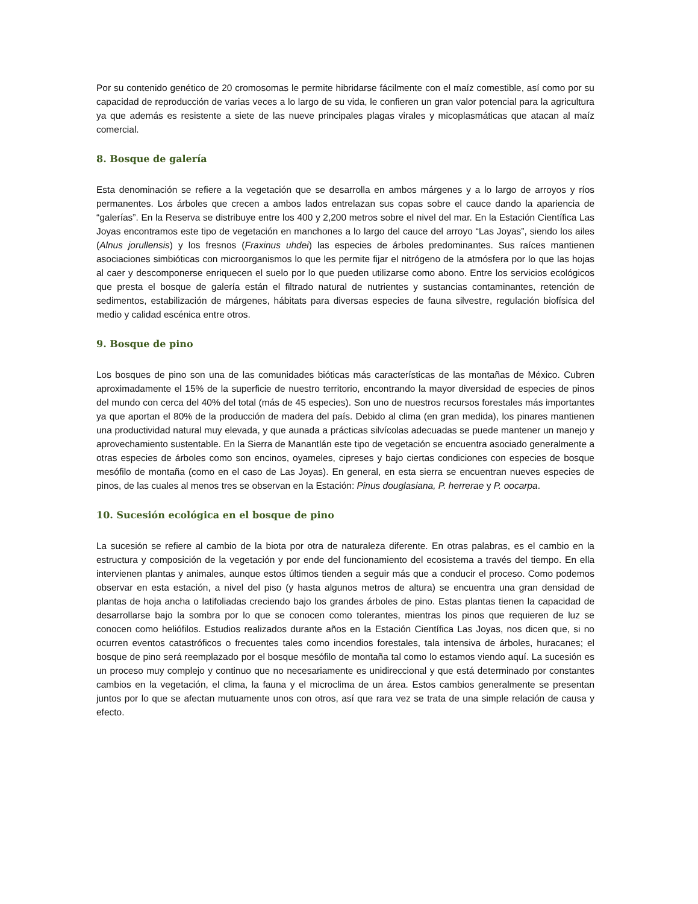Por su contenido genético de 20 cromosomas le permite hibridarse fácilmente con el maíz comestible, así como por su capacidad de reproducción de varias veces a lo largo de su vida, le confieren un gran valor potencial para la agricultura ya que además es resistente a siete de las nueve principales plagas virales y micoplasmáticas que atacan al maíz comercial.
8. Bosque de galería
Esta denominación se refiere a la vegetación que se desarrolla en ambos márgenes y a lo largo de arroyos y ríos permanentes. Los árboles que crecen a ambos lados entrelazan sus copas sobre el cauce dando la apariencia de “galerías”. En la Reserva se distribuye entre los 400 y 2,200 metros sobre el nivel del mar. En la Estación Científica Las Joyas encontramos este tipo de vegetación en manchones a lo largo del cauce del arroyo “Las Joyas”, siendo los ailes (Alnus jorullensis) y los fresnos (Fraxinus uhdei) las especies de árboles predominantes. Sus raíces mantienen asociaciones simbióticas con microorganismos lo que les permite fijar el nitrógeno de la atmósfera por lo que las hojas al caer y descomponerse enriquecen el suelo por lo que pueden utilizarse como abono. Entre los servicios ecológicos que presta el bosque de galería están el filtrado natural de nutrientes y sustancias contaminantes, retención de sedimentos, estabilización de márgenes, hábitats para diversas especies de fauna silvestre, regulación biofísica del medio y calidad escénica entre otros.
9. Bosque de pino
Los bosques de pino son una de las comunidades bióticas más características de las montañas de México. Cubren aproximadamente el 15% de la superficie de nuestro territorio, encontrando la mayor diversidad de especies de pinos del mundo con cerca del 40% del total (más de 45 especies). Son uno de nuestros recursos forestales más importantes ya que aportan el 80% de la producción de madera del país. Debido al clima (en gran medida), los pinares mantienen una productividad natural muy elevada, y que aunada a prácticas silvícolas adecuadas se puede mantener un manejo y aprovechamiento sustentable. En la Sierra de Manantlán este tipo de vegetación se encuentra asociado generalmente a otras especies de árboles como son encinos, oyameles, cipreses y bajo ciertas condiciones con especies de bosque mesófilo de montaña (como en el caso de Las Joyas). En general, en esta sierra se encuentran nueves especies de pinos, de las cuales al menos tres se observan en la Estación: Pinus douglasiana, P. herrerae y P. oocarpa.
10. Sucesión ecológica en el bosque de pino
La sucesión se refiere al cambio de la biota por otra de naturaleza diferente. En otras palabras, es el cambio en la estructura y composición de la vegetación y por ende del funcionamiento del ecosistema a través del tiempo. En ella intervienen plantas y animales, aunque estos últimos tienden a seguir más que a conducir el proceso. Como podemos observar en esta estación, a nivel del piso (y hasta algunos metros de altura) se encuentra una gran densidad de plantas de hoja ancha o latifoliadas creciendo bajo los grandes árboles de pino. Estas plantas tienen la capacidad de desarrollarse bajo la sombra por lo que se conocen como tolerantes, mientras los pinos que requieren de luz se conocen como heliófilos. Estudios realizados durante años en la Estación Científica Las Joyas, nos dicen que, si no ocurren eventos catastróficos o frecuentes tales como incendios forestales, tala intensiva de árboles, huracanes; el bosque de pino será reemplazado por el bosque mesófilo de montaña tal como lo estamos viendo aquí. La sucesión es un proceso muy complejo y continuo que no necesariamente es unidireccional y que está determinado por constantes cambios en la vegetación, el clima, la fauna y el microclima de un área. Estos cambios generalmente se presentan juntos por lo que se afectan mutuamente unos con otros, así que rara vez se trata de una simple relación de causa y efecto.